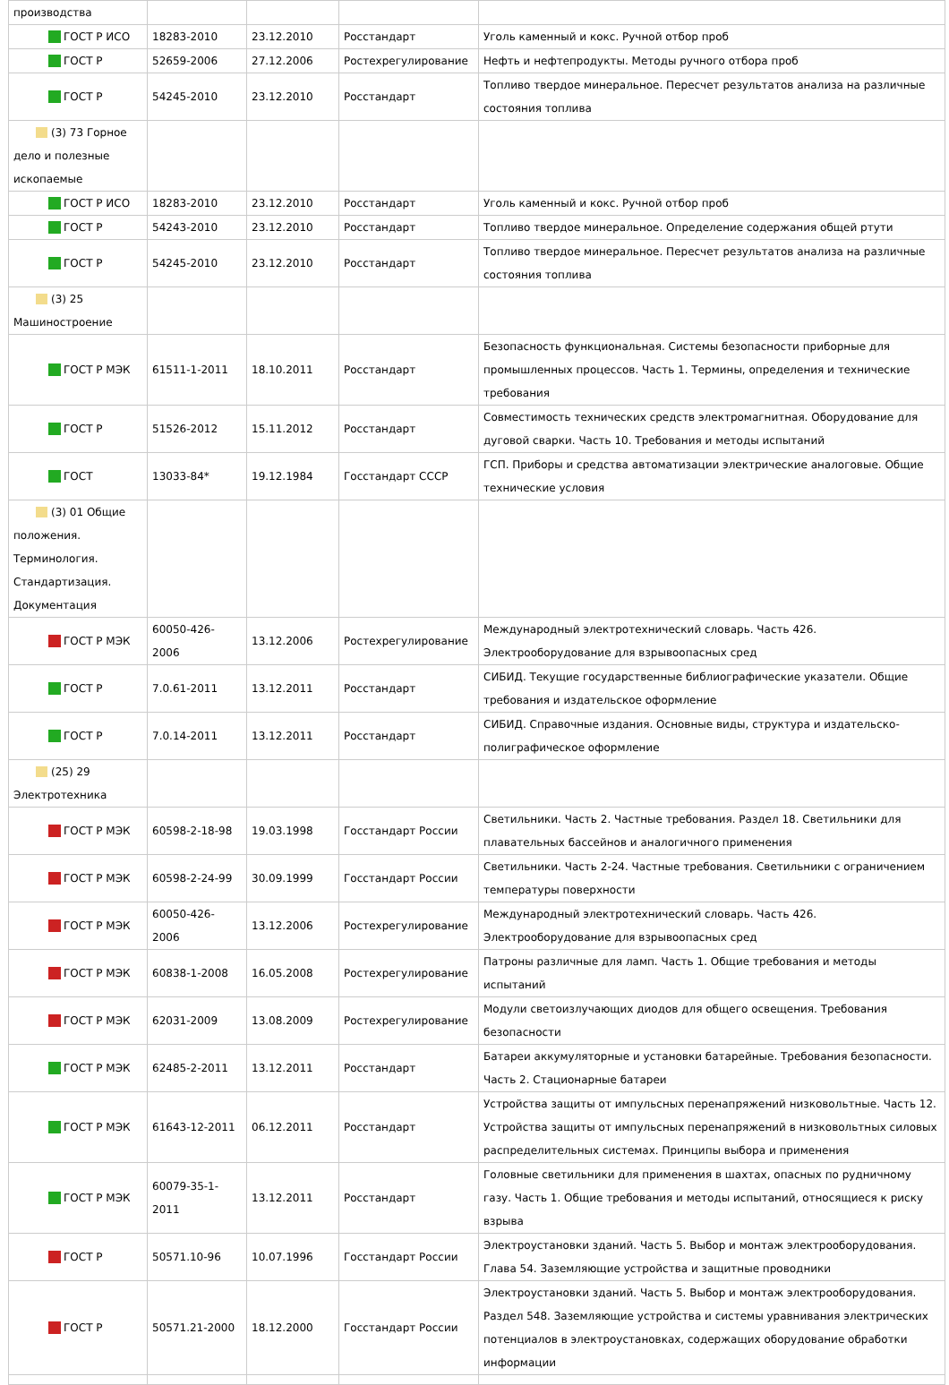| производства | | | | |
| ГОСТ Р ИСО | 18283-2010 | 23.12.2010 | Росстандарт | Уголь каменный и кокс. Ручной отбор проб |
| ГОСТ Р | 52659-2006 | 27.12.2006 | Ростехрегулирование | Нефть и нефтепродукты. Методы ручного отбора проб |
| ГОСТ Р | 54245-2010 | 23.12.2010 | Росстандарт | Топливо твердое минеральное. Пересчет результатов анализа на различные состояния топлива |
| (3) 73 Горное дело и полезные ископаемые | | | | |
| ГОСТ Р ИСО | 18283-2010 | 23.12.2010 | Росстандарт | Уголь каменный и кокс. Ручной отбор проб |
| ГОСТ Р | 54243-2010 | 23.12.2010 | Росстандарт | Топливо твердое минеральное. Определение содержания общей ртути |
| ГОСТ Р | 54245-2010 | 23.12.2010 | Росстандарт | Топливо твердое минеральное. Пересчет результатов анализа на различные состояния топлива |
| (3) 25 Машиностроение | | | | |
| ГОСТ Р МЭК | 61511-1-2011 | 18.10.2011 | Росстандарт | Безопасность функциональная. Системы безопасности приборные для промышленных процессов. Часть 1. Термины, определения и технические требования |
| ГОСТ Р | 51526-2012 | 15.11.2012 | Росстандарт | Совместимость технических средств электромагнитная. Оборудование для дуговой сварки. Часть 10. Требования и методы испытаний |
| ГОСТ | 13033-84* | 19.12.1984 | Госстандарт СССР | ГСП. Приборы и средства автоматизации электрические аналоговые. Общие технические условия |
| (3) 01 Общие положения. Терминология. Стандартизация. Документация | | | | |
| ГОСТ Р МЭК | 60050-426-2006 | 13.12.2006 | Ростехрегулирование | Международный электротехнический словарь. Часть 426. Электрооборудование для взрывоопасных сред |
| ГОСТ Р | 7.0.61-2011 | 13.12.2011 | Росстандарт | СИБИД. Текущие государственные библиографические указатели. Общие требования и издательское оформление |
| ГОСТ Р | 7.0.14-2011 | 13.12.2011 | Росстандарт | СИБИД. Справочные издания. Основные виды, структура и издательско-полиграфическое оформление |
| (25) 29 Электротехника | | | | |
| ГОСТ Р МЭК | 60598-2-18-98 | 19.03.1998 | Госстандарт России | Светильники. Часть 2. Частные требования. Раздел 18. Светильники для плавательных бассейнов и аналогичного применения |
| ГОСТ Р МЭК | 60598-2-24-99 | 30.09.1999 | Госстандарт России | Светильники. Часть 2-24. Частные требования. Светильники с ограничением температуры поверхности |
| ГОСТ Р МЭК | 60050-426-2006 | 13.12.2006 | Ростехрегулирование | Международный электротехнический словарь. Часть 426. Электрооборудование для взрывоопасных сред |
| ГОСТ Р МЭК | 60838-1-2008 | 16.05.2008 | Ростехрегулирование | Патроны различные для ламп. Часть 1. Общие требования и методы испытаний |
| ГОСТ Р МЭК | 62031-2009 | 13.08.2009 | Ростехрегулирование | Модули светоизлучающих диодов для общего освещения. Требования безопасности |
| ГОСТ Р МЭК | 62485-2-2011 | 13.12.2011 | Росстандарт | Батареи аккумуляторные и установки батарейные. Требования безопасности. Часть 2. Стационарные батареи |
| ГОСТ Р МЭК | 61643-12-2011 | 06.12.2011 | Росстандарт | Устройства защиты от импульсных перенапряжений низковольтные. Часть 12. Устройства защиты от импульсных перенапряжений в низковольтных силовых распределительных системах. Принципы выбора и применения |
| ГОСТ Р МЭК | 60079-35-1-2011 | 13.12.2011 | Росстандарт | Головные светильники для применения в шахтах, опасных по рудничному газу. Часть 1. Общие требования и методы испытаний, относящиеся к риску взрыва |
| ГОСТ Р | 50571.10-96 | 10.07.1996 | Госстандарт России | Электроустановки зданий. Часть 5. Выбор и монтаж электрооборудования. Глава 54. Заземляющие устройства и защитные проводники |
| ГОСТ Р | 50571.21-2000 | 18.12.2000 | Госстандарт России | Электроустановки зданий. Часть 5. Выбор и монтаж электрооборудования. Раздел 548. Заземляющие устройства и системы уравнивания электрических потенциалов в электроустановках, содержащих оборудование обработки информации |